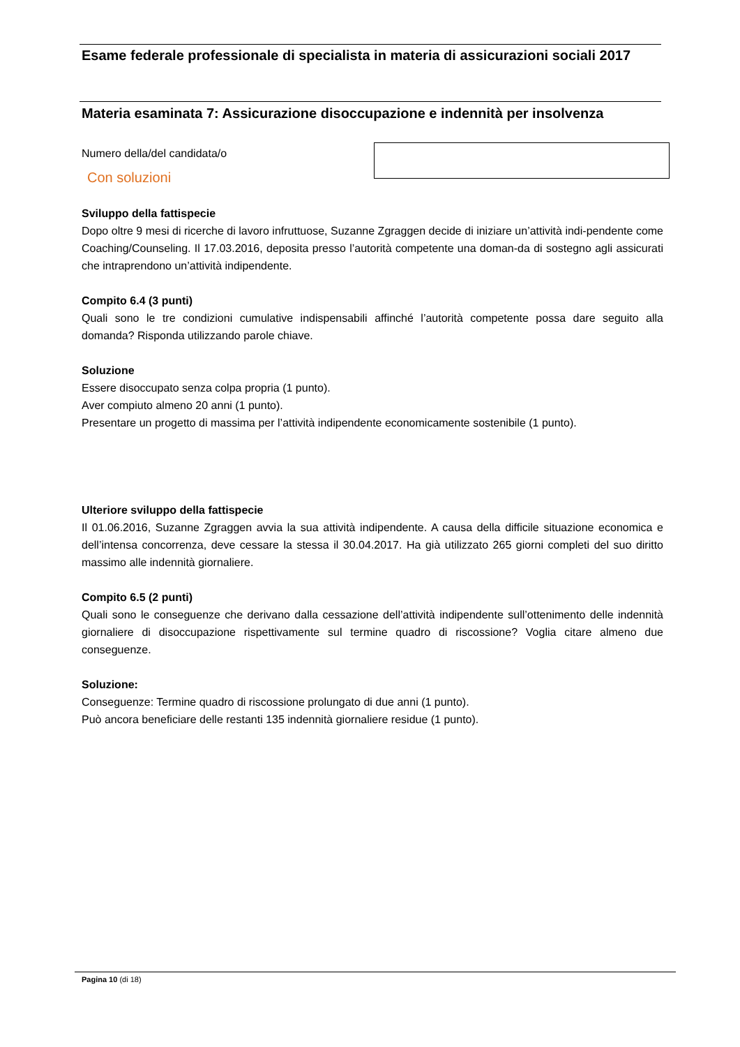Esame federale professionale di specialista in materia di assicurazioni sociali 2017
Materia esaminata 7: Assicurazione disoccupazione e indennità per insolvenza
Numero della/del candidata/o
Con soluzioni
Sviluppo della fattispecie
Dopo oltre 9 mesi di ricerche di lavoro infruttuose, Suzanne Zgraggen decide di iniziare un’attività indi-pendente come Coaching/Counseling. Il 17.03.2016, deposita presso l’autorità competente una doman-da di sostegno agli assicurati che intraprendono un’attività indipendente.
Compito 6.4 (3 punti)
Quali sono le tre condizioni cumulative indispensabili affinché l’autorità competente possa dare seguito alla domanda? Risponda utilizzando parole chiave.
Soluzione
Essere disoccupato senza colpa propria (1 punto).
Aver compiuto almeno 20 anni (1 punto).
Presentare un progetto di massima per l’attività indipendente economicamente sostenibile (1 punto).
Ulteriore sviluppo della fattispecie
Il 01.06.2016, Suzanne Zgraggen avvia la sua attività indipendente. A causa della difficile situazione economica e dell’intensa concorrenza, deve cessare la stessa il 30.04.2017. Ha già utilizzato 265 giorni completi del suo diritto massimo alle indennità giornaliere.
Compito 6.5 (2 punti)
Quali sono le conseguenze che derivano dalla cessazione dell’attività indipendente sull’ottenimento delle indennità giornaliere di disoccupazione rispettivamente sul termine quadro di riscossione? Voglia citare almeno due conseguenze.
Soluzione:
Conseguenze: Termine quadro di riscossione prolungato di due anni (1 punto).
Può ancora beneficiare delle restanti 135 indennità giornaliere residue (1 punto).
Pagina 10 (di 18)